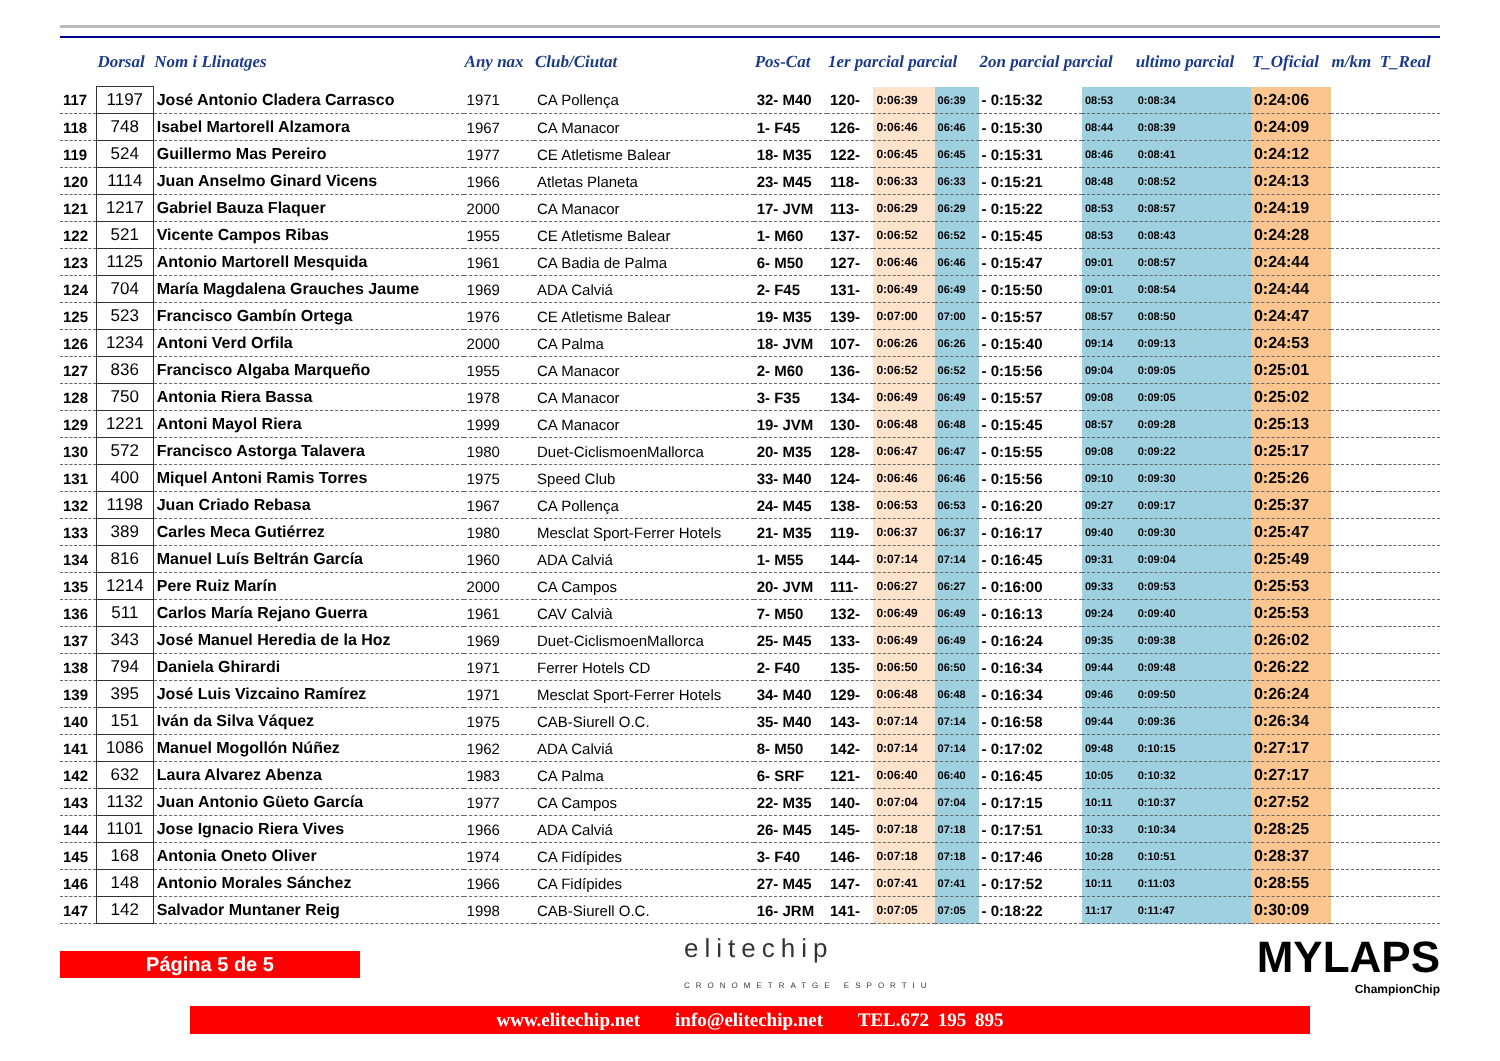| | Dorsal | Nom i Llinatges | Any nax | Club/Ciutat | Pos-Cat | 1er parcial parcial | | | 2on parcial parcial | | ultimo parcial | T_Oficial | m/km | T_Real |
| --- | --- | --- | --- | --- | --- | --- | --- | --- | --- | --- | --- | --- | --- | --- |
| 117 | 1197 | José Antonio Cladera Carrasco | 1971 | CA Pollença | 32- M40 | 120- | 0:06:39 | 06:39 | - 0:15:32 | 08:53 | 0:08:34 | 0:24:06 | | |
| 118 | 748 | Isabel Martorell Alzamora | 1967 | CA Manacor | 1- F45 | 126- | 0:06:46 | 06:46 | - 0:15:30 | 08:44 | 0:08:39 | 0:24:09 | | |
| 119 | 524 | Guillermo Mas Pereiro | 1977 | CE Atletisme Balear | 18- M35 | 122- | 0:06:45 | 06:45 | - 0:15:31 | 08:46 | 0:08:41 | 0:24:12 | | |
| 120 | 1114 | Juan Anselmo Ginard Vicens | 1966 | Atletas Planeta | 23- M45 | 118- | 0:06:33 | 06:33 | - 0:15:21 | 08:48 | 0:08:52 | 0:24:13 | | |
| 121 | 1217 | Gabriel Bauza Flaquer | 2000 | CA Manacor | 17- JVM | 113- | 0:06:29 | 06:29 | - 0:15:22 | 08:53 | 0:08:57 | 0:24:19 | | |
| 122 | 521 | Vicente Campos Ribas | 1955 | CE Atletisme Balear | 1- M60 | 137- | 0:06:52 | 06:52 | - 0:15:45 | 08:53 | 0:08:43 | 0:24:28 | | |
| 123 | 1125 | Antonio Martorell Mesquida | 1961 | CA Badia de Palma | 6- M50 | 127- | 0:06:46 | 06:46 | - 0:15:47 | 09:01 | 0:08:57 | 0:24:44 | | |
| 124 | 704 | María Magdalena Grauches Jaume | 1969 | ADA Calviá | 2- F45 | 131- | 0:06:49 | 06:49 | - 0:15:50 | 09:01 | 0:08:54 | 0:24:44 | | |
| 125 | 523 | Francisco Gambín Ortega | 1976 | CE Atletisme Balear | 19- M35 | 139- | 0:07:00 | 07:00 | - 0:15:57 | 08:57 | 0:08:50 | 0:24:47 | | |
| 126 | 1234 | Antoni Verd Orfila | 2000 | CA Palma | 18- JVM | 107- | 0:06:26 | 06:26 | - 0:15:40 | 09:14 | 0:09:13 | 0:24:53 | | |
| 127 | 836 | Francisco Algaba Marqueño | 1955 | CA Manacor | 2- M60 | 136- | 0:06:52 | 06:52 | - 0:15:56 | 09:04 | 0:09:05 | 0:25:01 | | |
| 128 | 750 | Antonia Riera Bassa | 1978 | CA Manacor | 3- F35 | 134- | 0:06:49 | 06:49 | - 0:15:57 | 09:08 | 0:09:05 | 0:25:02 | | |
| 129 | 1221 | Antoni Mayol Riera | 1999 | CA Manacor | 19- JVM | 130- | 0:06:48 | 06:48 | - 0:15:45 | 08:57 | 0:09:28 | 0:25:13 | | |
| 130 | 572 | Francisco Astorga Talavera | 1980 | Duet-CiclismoenMallorca | 20- M35 | 128- | 0:06:47 | 06:47 | - 0:15:55 | 09:08 | 0:09:22 | 0:25:17 | | |
| 131 | 400 | Miquel Antoni Ramis Torres | 1975 | Speed Club | 33- M40 | 124- | 0:06:46 | 06:46 | - 0:15:56 | 09:10 | 0:09:30 | 0:25:26 | | |
| 132 | 1198 | Juan Criado Rebasa | 1967 | CA Pollença | 24- M45 | 138- | 0:06:53 | 06:53 | - 0:16:20 | 09:27 | 0:09:17 | 0:25:37 | | |
| 133 | 389 | Carles Meca Gutiérrez | 1980 | Mesclat Sport-Ferrer Hotels | 21- M35 | 119- | 0:06:37 | 06:37 | - 0:16:17 | 09:40 | 0:09:30 | 0:25:47 | | |
| 134 | 816 | Manuel Luís Beltrán García | 1960 | ADA Calviá | 1- M55 | 144- | 0:07:14 | 07:14 | - 0:16:45 | 09:31 | 0:09:04 | 0:25:49 | | |
| 135 | 1214 | Pere Ruiz Marín | 2000 | CA Campos | 20- JVM | 111- | 0:06:27 | 06:27 | - 0:16:00 | 09:33 | 0:09:53 | 0:25:53 | | |
| 136 | 511 | Carlos María Rejano Guerra | 1961 | CAV Calvià | 7- M50 | 132- | 0:06:49 | 06:49 | - 0:16:13 | 09:24 | 0:09:40 | 0:25:53 | | |
| 137 | 343 | José Manuel Heredia de la Hoz | 1969 | Duet-CiclismoenMallorca | 25- M45 | 133- | 0:06:49 | 06:49 | - 0:16:24 | 09:35 | 0:09:38 | 0:26:02 | | |
| 138 | 794 | Daniela Ghirardi | 1971 | Ferrer Hotels CD | 2- F40 | 135- | 0:06:50 | 06:50 | - 0:16:34 | 09:44 | 0:09:48 | 0:26:22 | | |
| 139 | 395 | José Luis Vizcaino Ramírez | 1971 | Mesclat Sport-Ferrer Hotels | 34- M40 | 129- | 0:06:48 | 06:48 | - 0:16:34 | 09:46 | 0:09:50 | 0:26:24 | | |
| 140 | 151 | Iván da Silva Váquez | 1975 | CAB-Siurell O.C. | 35- M40 | 143- | 0:07:14 | 07:14 | - 0:16:58 | 09:44 | 0:09:36 | 0:26:34 | | |
| 141 | 1086 | Manuel Mogollón Núñez | 1962 | ADA Calviá | 8- M50 | 142- | 0:07:14 | 07:14 | - 0:17:02 | 09:48 | 0:10:15 | 0:27:17 | | |
| 142 | 632 | Laura Alvarez Abenza | 1983 | CA Palma | 6- SRF | 121- | 0:06:40 | 06:40 | - 0:16:45 | 10:05 | 0:10:32 | 0:27:17 | | |
| 143 | 1132 | Juan Antonio Güeto García | 1977 | CA Campos | 22- M35 | 140- | 0:07:04 | 07:04 | - 0:17:15 | 10:11 | 0:10:37 | 0:27:52 | | |
| 144 | 1101 | Jose Ignacio Riera Vives | 1966 | ADA Calviá | 26- M45 | 145- | 0:07:18 | 07:18 | - 0:17:51 | 10:33 | 0:10:34 | 0:28:25 | | |
| 145 | 168 | Antonia Oneto Oliver | 1974 | CA Fidípides | 3- F40 | 146- | 0:07:18 | 07:18 | - 0:17:46 | 10:28 | 0:10:51 | 0:28:37 | | |
| 146 | 148 | Antonio Morales Sánchez | 1966 | CA Fidípides | 27- M45 | 147- | 0:07:41 | 07:41 | - 0:17:52 | 10:11 | 0:11:03 | 0:28:55 | | |
| 147 | 142 | Salvador Muntaner Reig | 1998 | CAB-Siurell O.C. | 16- JRM | 141- | 0:07:05 | 07:05 | - 0:18:22 | 11:17 | 0:11:47 | 0:30:09 | | |
Página 5 de 5
elitechip
CRONOMETRATGE ESPORTIU
MYLAPS
ChampionChip
www.elitechip.net info@elitechip.net TEL.672 195 895